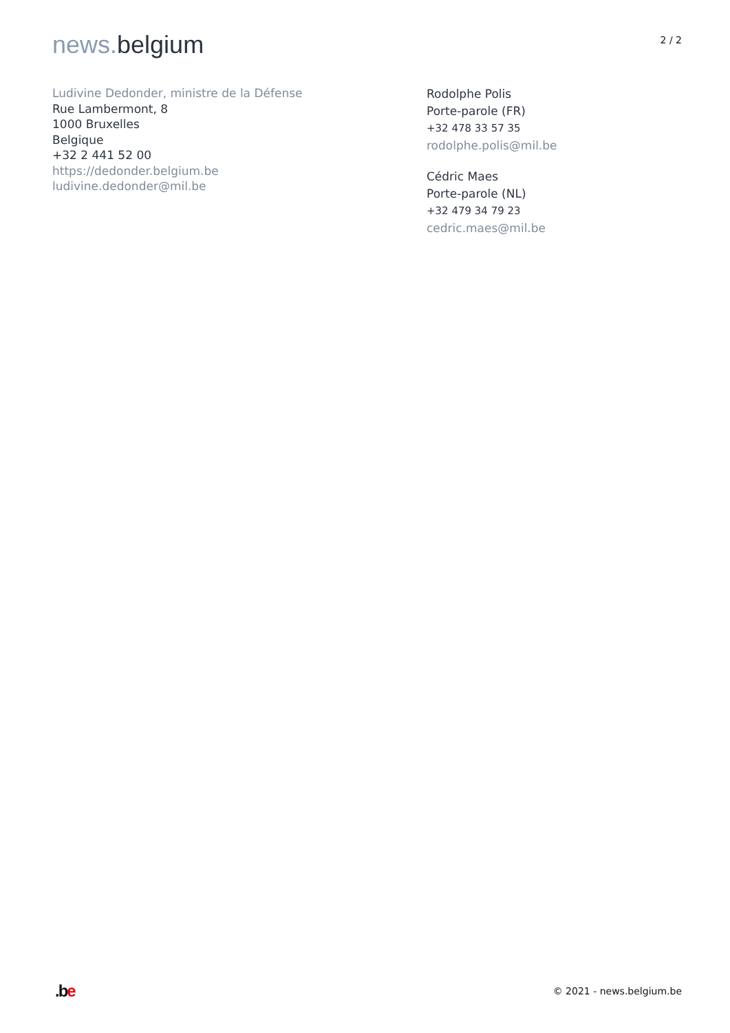news. belgium
2 / 2
Ludivine Dedonder, ministre de la Défense
Rue Lambermont, 8
1000 Bruxelles
Belgique
+32 2 441 52 00
https://dedonder.belgium.be
ludivine.dedonder@mil.be
Rodolphe Polis
Porte-parole (FR)
+32 478 33 57 35
rodolphe.polis@mil.be
Cédric Maes
Porte-parole (NL)
+32 479 34 79 23
cedric.maes@mil.be
.b e
© 2021 - news.belgium.be